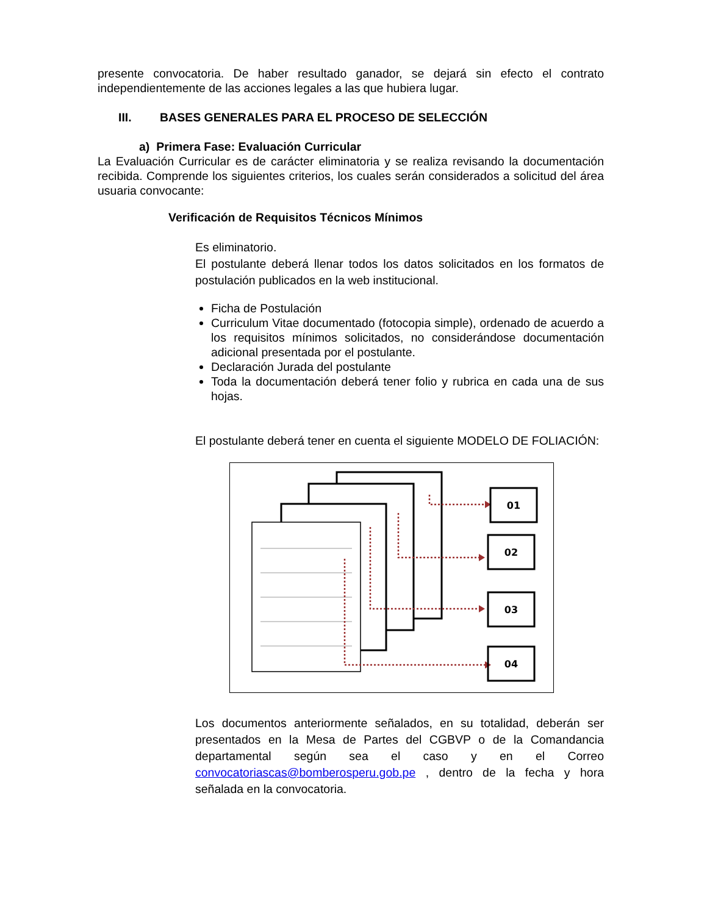presente convocatoria. De haber resultado ganador, se dejará sin efecto el contrato independientemente de las acciones legales a las que hubiera lugar.
III. BASES GENERALES PARA EL PROCESO DE SELECCIÓN
a) Primera Fase: Evaluación Curricular
La Evaluación Curricular es de carácter eliminatoria y se realiza revisando la documentación recibida. Comprende los siguientes criterios, los cuales serán considerados a solicitud del área usuaria convocante:
Verificación de Requisitos Técnicos Mínimos
Es eliminatorio.
El postulante deberá llenar todos los datos solicitados en los formatos de postulación publicados en la web institucional.
Ficha de Postulación
Curriculum Vitae documentado (fotocopia simple), ordenado de acuerdo a los requisitos mínimos solicitados, no considerándose documentación adicional presentada por el postulante.
Declaración Jurada del postulante
Toda la documentación deberá tener folio y rubrica en cada una de sus hojas.
El postulante deberá tener en cuenta el siguiente MODELO DE FOLIACIÓN:
01
02
03
04
Los documentos anteriormente señalados, en su totalidad, deberán ser presentados en la Mesa de Partes del CGBVP o de la Comandancia departamental según sea el caso y en el Correo convocatoriascas@bomberosperu.gob.pe , dentro de la fecha y hora señalada en la convocatoria.